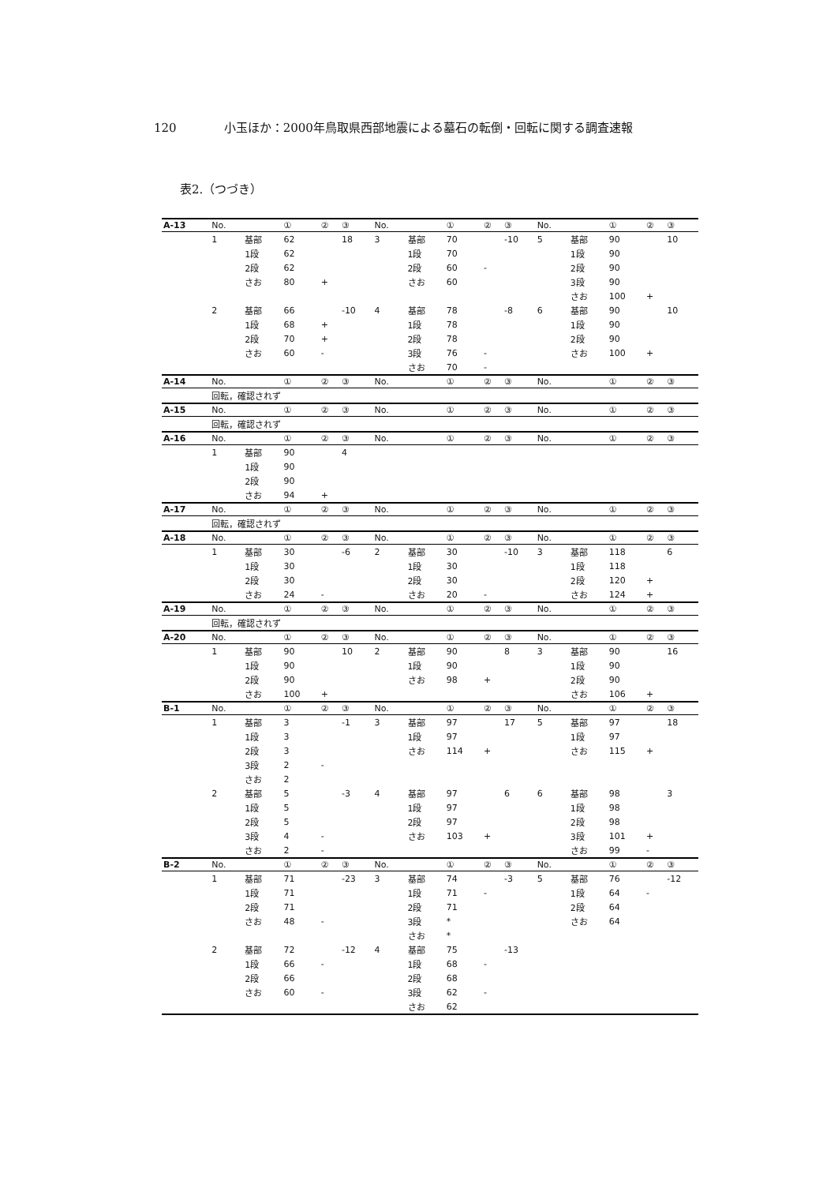120 小玉ほか：2000年鳥取県西部地震による墓石の転倒・回転に関する調査速報
表2.（つづき）
| A-13 | No. | | ① | ② | ③ | No. | | ① | ② | ③ | No. | | ① | ② | ③ |
| --- | --- | --- | --- | --- | --- | --- | --- | --- | --- | --- | --- | --- | --- | --- | --- |
| | 1 | 基部 | 62 | | 18 | 3 | 基部 | 70 | | -10 | 5 | 基部 | 90 | | 10 |
| | | 1段 | 62 | | | | 1段 | 70 | | | | 1段 | 90 | | |
| | | 2段 | 62 | | | | 2段 | 60 | - | | | 2段 | 90 | | |
| | | さお | 80 | + | | | さお | 60 | | | | 3段 | 90 | | |
| | | | | | | | | | | | | さお | 100 | + | |
| | 2 | 基部 | 66 | | -10 | 4 | 基部 | 78 | | -8 | 6 | 基部 | 90 | | 10 |
| | | 1段 | 68 | + | | | 1段 | 78 | | | | 1段 | 90 | | |
| | | 2段 | 70 | + | | | 2段 | 78 | | | | 2段 | 90 | | |
| | | さお | 60 | - | | | 3段 | 76 | - | | | さお | 100 | + | |
| | | | | | | | さお | 70 | - | | | | | | |
| A-14 | No. | | ① | ② | ③ | No. | | ① | ② | ③ | No. | | ① | ② | ③ |
| | 回転，確認されず | | | | | | | | | | | | | | |
| A-15 | No. | | ① | ② | ③ | No. | | ① | ② | ③ | No. | | ① | ② | ③ |
| | 回転，確認されず | | | | | | | | | | | | | | |
| A-16 | No. | | ① | ② | ③ | No. | | ① | ② | ③ | No. | | ① | ② | ③ |
| | 1 | 基部 | 90 | | 4 | | | | | | | | | | |
| | | 1段 | 90 | | | | | | | | | | | | |
| | | 2段 | 90 | | | | | | | | | | | | |
| | | さお | 94 | + | | | | | | | | | | | |
| A-17 | No. | | ① | ② | ③ | No. | | ① | ② | ③ | No. | | ① | ② | ③ |
| | 回転，確認されず | | | | | | | | | | | | | | |
| A-18 | No. | | ① | ② | ③ | No. | | ① | ② | ③ | No. | | ① | ② | ③ |
| | 1 | 基部 | 30 | | -6 | 2 | 基部 | 30 | | -10 | 3 | 基部 | 118 | | 6 |
| | | 1段 | 30 | | | | 1段 | 30 | | | | 1段 | 118 | | |
| | | 2段 | 30 | | | | 2段 | 30 | | | | 2段 | 120 | + | |
| | | さお | 24 | - | | | さお | 20 | - | | | さお | 124 | + | |
| A-19 | No. | | ① | ② | ③ | No. | | ① | ② | ③ | No. | | ① | ② | ③ |
| | 回転，確認されず | | | | | | | | | | | | | | |
| A-20 | No. | | ① | ② | ③ | No. | | ① | ② | ③ | No. | | ① | ② | ③ |
| | 1 | 基部 | 90 | | 10 | 2 | 基部 | 90 | | 8 | 3 | 基部 | 90 | | 16 |
| | | 1段 | 90 | | | | 1段 | 90 | | | | 1段 | 90 | | |
| | | 2段 | 90 | | | | さお | 98 | + | | | 2段 | 90 | | |
| | | さお | 100 | + | | | | | | | | さお | 106 | + | |
| B-1 | No. | | ① | ② | ③ | No. | | ① | ② | ③ | No. | | ① | ② | ③ |
| | 1 | 基部 | 3 | | -1 | 3 | 基部 | 97 | | 17 | 5 | 基部 | 97 | | 18 |
| | | 1段 | 3 | | | | 1段 | 97 | | | | 1段 | 97 | | |
| | | 2段 | 3 | | | | さお | 114 | + | | | さお | 115 | + | |
| | | 3段 | 2 | - | | | | | | | | | | | |
| | | さお | 2 | | | | | | | | | | | | |
| | 2 | 基部 | 5 | | -3 | 4 | 基部 | 97 | | 6 | 6 | 基部 | 98 | | 3 |
| | | 1段 | 5 | | | | 1段 | 97 | | | | 1段 | 98 | | |
| | | 2段 | 5 | | | | 2段 | 97 | | | | 2段 | 98 | | |
| | | 3段 | 4 | - | | | さお | 103 | + | | | 3段 | 101 | + | |
| | | さお | 2 | - | | | | | | | | さお | 99 | - | |
| B-2 | No. | | ① | ② | ③ | No. | | ① | ② | ③ | No. | | ① | ② | ③ |
| | 1 | 基部 | 71 | | -23 | 3 | 基部 | 74 | | -3 | 5 | 基部 | 76 | | -12 |
| | | 1段 | 71 | | | | 1段 | 71 | - | | | 1段 | 64 | - | |
| | | 2段 | 71 | | | | 2段 | 71 | | | | 2段 | 64 | | |
| | | さお | 48 | - | | | 3段 | * | | | | さお | 64 | | |
| | | | | | | | さお | * | | | | | | | |
| | 2 | 基部 | 72 | | -12 | 4 | 基部 | 75 | | -13 | | | | | |
| | | 1段 | 66 | - | | | 1段 | 68 | - | | | | | | |
| | | 2段 | 66 | | | | 2段 | 68 | | | | | | | |
| | | さお | 60 | - | | | 3段 | 62 | - | | | | | | |
| | | | | | | | さお | 62 | | | | | | | |